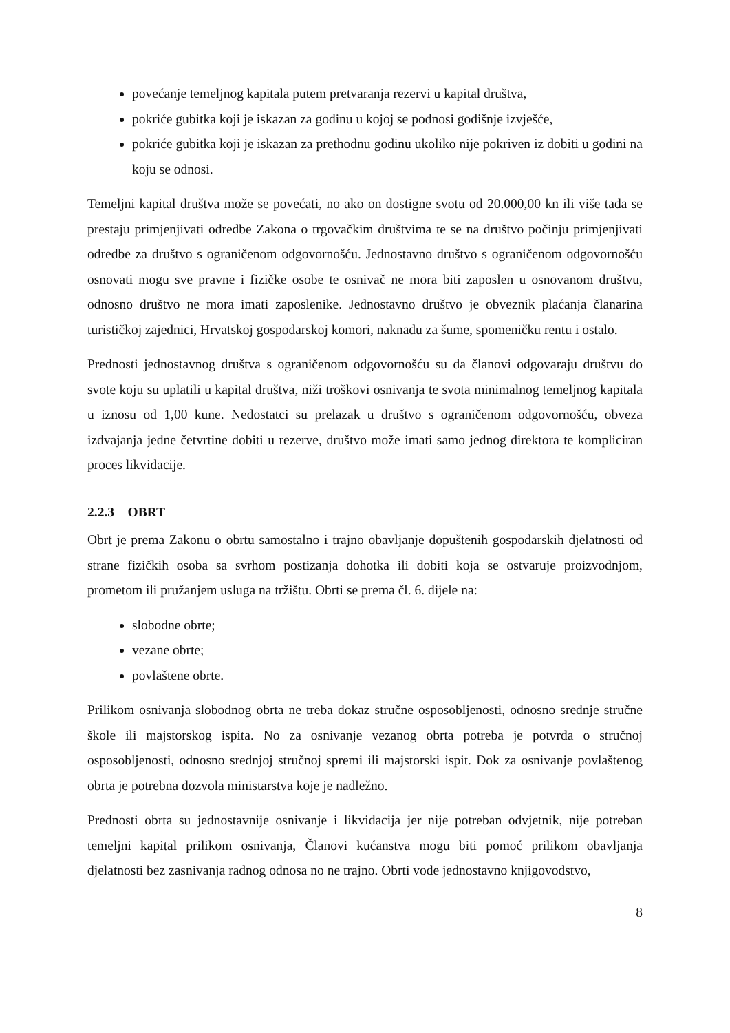povećanje temeljnog kapitala putem pretvaranja rezervi u kapital društva,
pokriće gubitka koji je iskazan za godinu u kojoj se podnosi godišnje izvješće,
pokriće gubitka koji je iskazan za prethodnu godinu ukoliko nije pokriven iz dobiti u godini na koju se odnosi.
Temeljni kapital društva može se povećati, no ako on dostigne svotu od 20.000,00 kn ili više tada se prestaju primjenjivati odredbe Zakona o trgovačkim društvima te se na društvo počinju primjenjivati odredbe za društvo s ograničenom odgovornošću. Jednostavno društvo s ograničenom odgovornošću osnovati mogu sve pravne i fizičke osobe te osnivač ne mora biti zaposlen u osnovanom društvu, odnosno društvo ne mora imati zaposlenike. Jednostavno društvo je obveznik plaćanja članarina turističkoj zajednici, Hrvatskoj gospodarskoj komori, naknadu za šume, spomeničku rentu i ostalo.
Prednosti jednostavnog društva s ograničenom odgovornošću su da članovi odgovaraju društvu do svote koju su uplatili u kapital društva, niži troškovi osnivanja te svota minimalnog temeljnog kapitala u iznosu od 1,00 kune. Nedostatci su prelazak u društvo s ograničenom odgovornošću, obveza izdvajanja jedne četvrtine dobiti u rezerve, društvo može imati samo jednog direktora te kompliciran proces likvidacije.
2.2.3 OBRT
Obrt je prema Zakonu o obrtu samostalno i trajno obavljanje dopuštenih gospodarskih djelatnosti od strane fizičkih osoba sa svrhom postizanja dohotka ili dobiti koja se ostvaruje proizvodnjom, prometom ili pružanjem usluga na tržištu. Obrti se prema čl. 6. dijele na:
slobodne obrte;
vezane obrte;
povlaštene obrte.
Prilikom osnivanja slobodnog obrta ne treba dokaz stručne osposobljenosti, odnosno srednje stručne škole ili majstorskog ispita. No za osnivanje vezanog obrta potreba je potvrda o stručnoj osposobljenosti, odnosno srednjoj stručnoj spremi ili majstorski ispit. Dok za osnivanje povlaštenog obrta je potrebna dozvola ministarstva koje je nadležno.
Prednosti obrta su jednostavnije osnivanje i likvidacija jer nije potreban odvjetnik, nije potreban temeljni kapital prilikom osnivanja, Članovi kućanstva mogu biti pomoć prilikom obavljanja djelatnosti bez zasnivanja radnog odnosa no ne trajno. Obrti vode jednostavno knjigovodstvo,
8